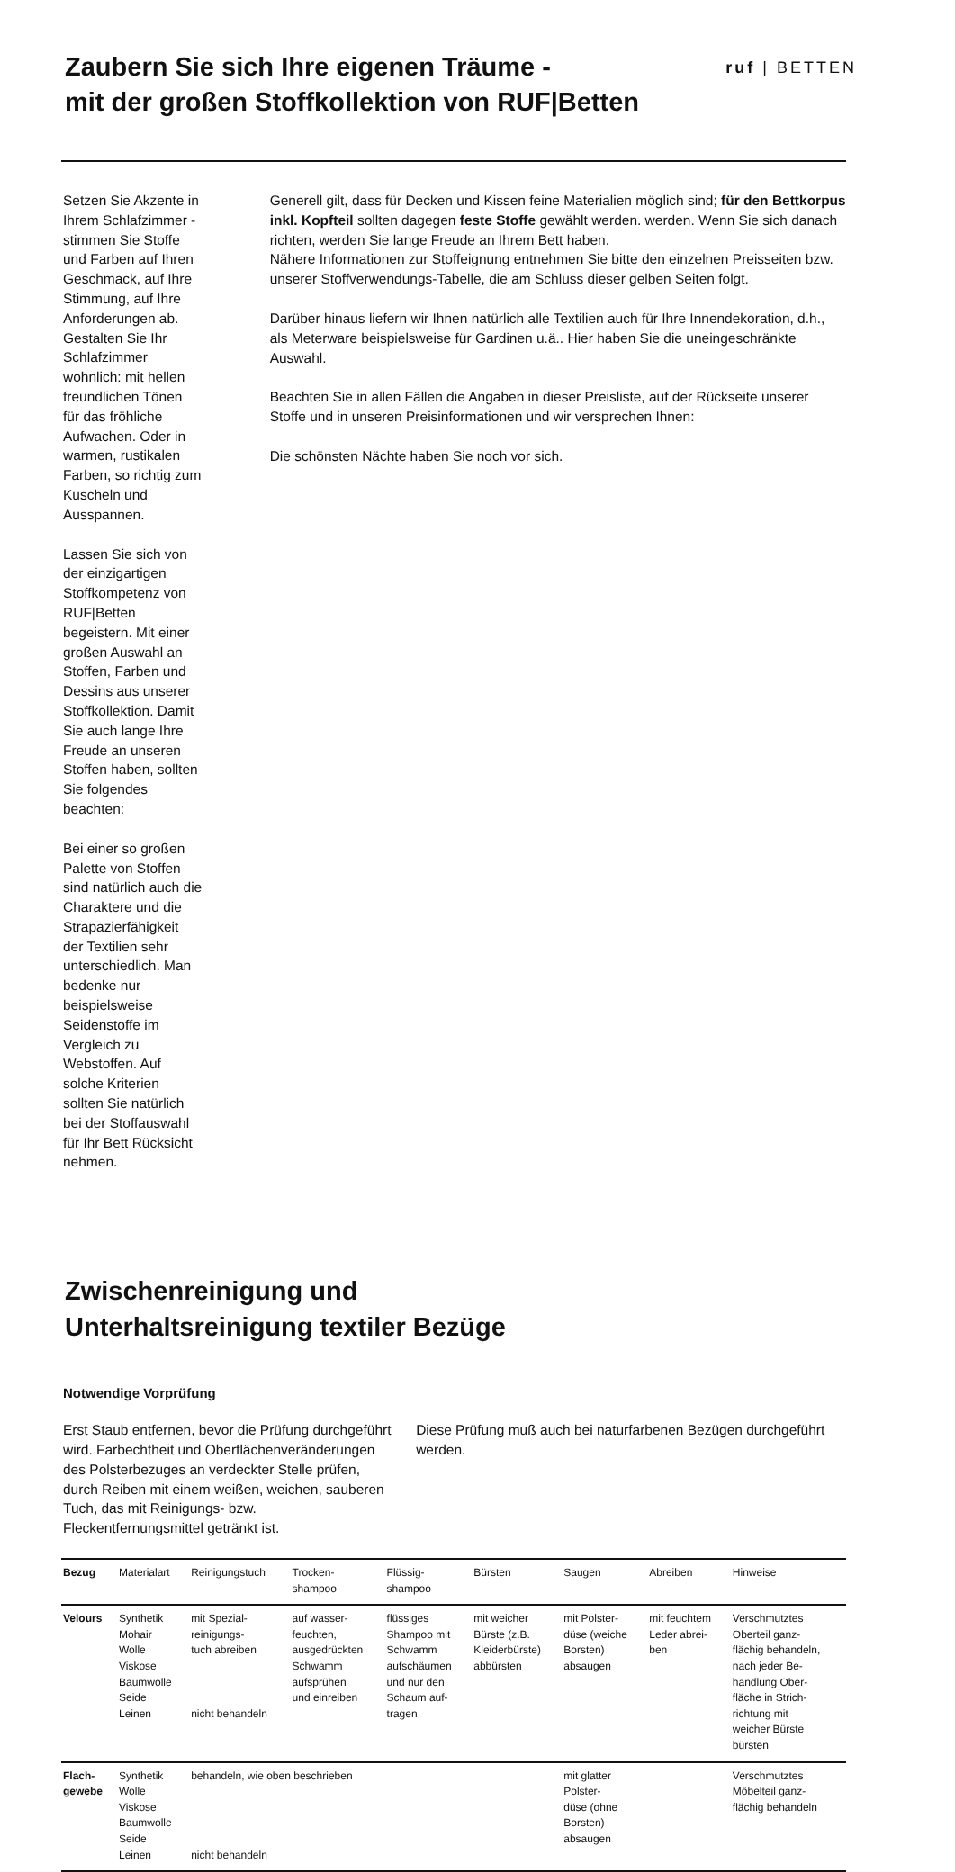Zaubern Sie sich Ihre eigenen Träume -
mit der großen Stoffkollektion von RUF|Betten
ruf | BETTEN
Setzen Sie Akzente in Ihrem Schlafzimmer - stimmen Sie Stoffe und Farben auf Ihren Geschmack, auf Ihre Stimmung, auf Ihre Anforderungen ab. Gestalten Sie Ihr Schlafzimmer wohnlich: mit hellen freundlichen Tönen für das fröhliche Aufwachen. Oder in warmen, rustikalen Farben, so richtig zum Kuscheln und Ausspannen.
Lassen Sie sich von der einzigartigen Stoffkompetenz von RUF|Betten begeistern. Mit einer großen Auswahl an Stoffen, Farben und Dessins aus unserer Stoffkollektion. Damit Sie auch lange Ihre Freude an unseren Stoffen haben, sollten Sie folgendes beachten:
Bei einer so großen Palette von Stoffen sind natürlich auch die Charaktere und die Strapazierfähigkeit der Textilien sehr unterschiedlich. Man bedenke nur beispielsweise Seidenstoffe im Vergleich zu Webstoffen. Auf solche Kriterien sollten Sie natürlich bei der Stoffauswahl für Ihr Bett Rücksicht nehmen.
Generell gilt, dass für Decken und Kissen feine Materialien möglich sind; für den Bettkorpus inkl. Kopfteil sollten dagegen feste Stoffe gewählt werden. werden. Wenn Sie sich danach richten, werden Sie lange Freude an Ihrem Bett haben.
Nähere Informationen zur Stoffeignung entnehmen Sie bitte den einzelnen Preisseiten bzw. unserer Stoffverwendungs-Tabelle, die am Schluss dieser gelben Seiten folgt.
Darüber hinaus liefern wir Ihnen natürlich alle Textilien auch für Ihre Innendekoration, d.h., als Meterware beispielsweise für Gardinen u.ä.. Hier haben Sie die uneingeschränkte Auswahl.
Beachten Sie in allen Fällen die Angaben in dieser Preisliste, auf der Rückseite unserer Stoffe und in unseren Preisinformationen und wir versprechen Ihnen:
Die schönsten Nächte haben Sie noch vor sich.
Zwischenreinigung und
Unterhaltsreinigung textiler Bezüge
Notwendige Vorprüfung
Erst Staub entfernen, bevor die Prüfung durchgeführt wird. Farbechtheit und Oberflächenveränderungen des Polsterbezuges an verdeckter Stelle prüfen, durch Reiben mit einem weißen, weichen, sauberen Tuch, das mit Reinigungs- bzw. Fleckentfernungsmittel getränkt ist.
Diese Prüfung muß auch bei naturfarbenen Bezügen durchgeführt werden.
| Bezug | Materialart | Reinigungstuch | Trocken- shampoo | Flüssig- shampoo | Bürsten | Saugen | Abreiben | Hinweise |
| --- | --- | --- | --- | --- | --- | --- | --- | --- |
| Velours | Synthetik Mohair Wolle Viskose Baumwolle Seide Leinen | mit Spezial- reinigungs- tuch abreiben nicht behandeln | auf wasser- feuchten, ausgedrückten Schwamm aufsprühen und einreiben | flüssiges Shampoo mit Schwamm aufschäumen und nur den Schaum auf- tragen | mit weicher Bürste (z.B. Kleiderbürste) abbürsten | mit Polster- düse (weiche Borsten) absaugen | mit feuchtem Leder abrei- ben | Verschmutztes Oberteil ganz- flächig behandeln, nach jeder Be- handlung Ober- fläche in Strich- richtung mit weicher Bürste bürsten |
| Flach- gewebe | Synthetik Wolle Viskose Baumwolle Seide Leinen | behandeln, wie oben beschrieben nicht behandeln | | | | mit glatter Polster- düse (ohne Borsten) absaugen | | Verschmutztes Möbelteil ganz- flächig behandeln |